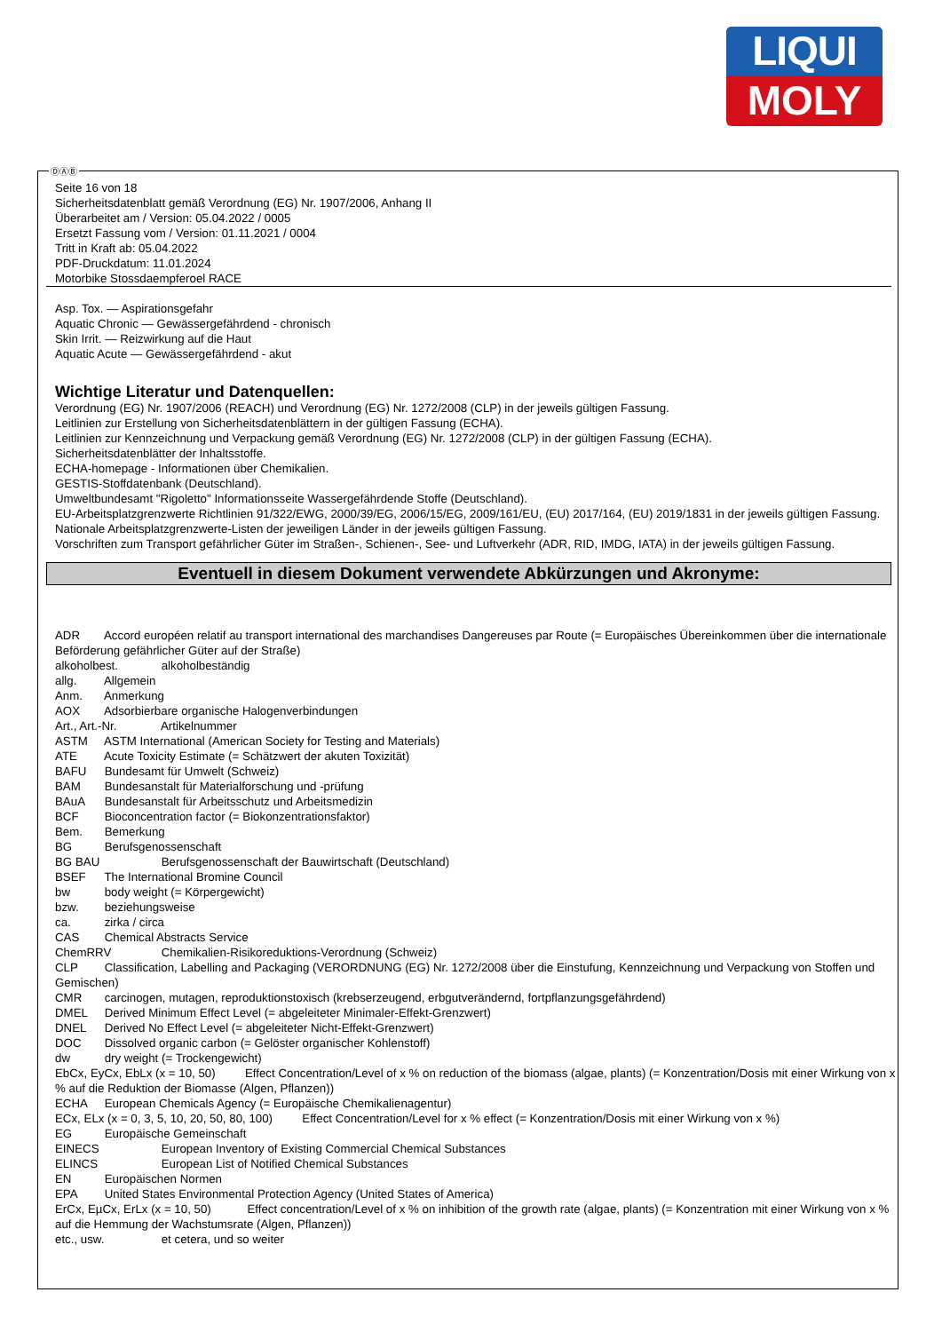LIQUI
MOLY
Seite 16 von 18
Sicherheitsdatenblatt gemäß Verordnung (EG) Nr. 1907/2006, Anhang II
Überarbeitet am / Version: 05.04.2022 / 0005
Ersetzt Fassung vom / Version: 01.11.2021 / 0004
Tritt in Kraft ab: 05.04.2022
PDF-Druckdatum: 11.01.2024
Motorbike Stossdaempferoel RACE
Asp. Tox. — Aspirationsgefahr
Aquatic Chronic — Gewässergefährdend - chronisch
Skin Irrit. — Reizwirkung auf die Haut
Aquatic Acute — Gewässergefährdend - akut
Wichtige Literatur und Datenquellen:
Verordnung (EG) Nr. 1907/2006 (REACH) und Verordnung (EG) Nr. 1272/2008 (CLP) in der jeweils gültigen Fassung.
Leitlinien zur Erstellung von Sicherheitsdatenblättern in der gültigen Fassung (ECHA).
Leitlinien zur Kennzeichnung und Verpackung gemäß Verordnung (EG) Nr. 1272/2008 (CLP) in der gültigen Fassung (ECHA).
Sicherheitsdatenblätter der Inhaltsstoffe.
ECHA-homepage - Informationen über Chemikalien.
GESTIS-Stoffdatenbank (Deutschland).
Umweltbundesamt "Rigoletto" Informationsseite Wassergefährdende Stoffe (Deutschland).
EU-Arbeitsplatzgrenzwerte Richtlinien 91/322/EWG, 2000/39/EG, 2006/15/EG, 2009/161/EU, (EU) 2017/164, (EU) 2019/1831 in der jeweils gültigen Fassung.
Nationale Arbeitsplatzgrenzwerte-Listen der jeweiligen Länder in der jeweils gültigen Fassung.
Vorschriften zum Transport gefährlicher Güter im Straßen-, Schienen-, See- und Luftverkehr (ADR, RID, IMDG, IATA) in der jeweils gültigen Fassung.
Eventuell in diesem Dokument verwendete Abkürzungen und Akronyme:
ADR Accord européen relatif au transport international des marchandises Dangereuses par Route (= Europäisches Übereinkommen über die internationale Beförderung gefährlicher Güter auf der Straße)
alkoholbest. alkoholbeständig
allg. Allgemein
Anm. Anmerkung
AOX Adsorbierbare organische Halogenverbindungen
Art., Art.-Nr. Artikelnummer
ASTM ASTM International (American Society for Testing and Materials)
ATE Acute Toxicity Estimate (= Schätzwert der akuten Toxizität)
BAFU Bundesamt für Umwelt (Schweiz)
BAM Bundesanstalt für Materialforschung und -prüfung
BAuA Bundesanstalt für Arbeitsschutz und Arbeitsmedizin
BCF Bioconcentration factor (= Biokonzentrationsfaktor)
Bem. Bemerkung
BG Berufsgenossenschaft
BG BAU Berufsgenossenschaft der Bauwirtschaft (Deutschland)
BSEF The International Bromine Council
bw body weight (= Körpergewicht)
bzw. beziehungsweise
ca. zirka / circa
CAS Chemical Abstracts Service
ChemRRV Chemikalien-Risikoreduktions-Verordnung (Schweiz)
CLP Classification, Labelling and Packaging (VERORDNUNG (EG) Nr. 1272/2008 über die Einstufung, Kennzeichnung und Verpackung von Stoffen und Gemischen)
CMR carcinogen, mutagen, reproduktionstoxisch (krebserzeugend, erbgutverändernd, fortpflanzungsgefährdend)
DMEL Derived Minimum Effect Level (= abgeleiteter Minimaler-Effekt-Grenzwert)
DNEL Derived No Effect Level (= abgeleiteter Nicht-Effekt-Grenzwert)
DOC Dissolved organic carbon (= Gelöster organischer Kohlenstoff)
dw dry weight (= Trockengewicht)
EbCx, EyCx, EbLx (x = 10, 50) Effect Concentration/Level of x % on reduction of the biomass (algae, plants) (= Konzentration/Dosis mit einer Wirkung von x % auf die Reduktion der Biomasse (Algen, Pflanzen))
ECHA European Chemicals Agency (= Europäische Chemikalienagentur)
ECx, ELx (x = 0, 3, 5, 10, 20, 50, 80, 100) Effect Concentration/Level for x % effect (= Konzentration/Dosis mit einer Wirkung von x %)
EG Europäische Gemeinschaft
EINECS European Inventory of Existing Commercial Chemical Substances
ELINCS European List of Notified Chemical Substances
EN Europäischen Normen
EPA United States Environmental Protection Agency (United States of America)
ErCx, EµCx, ErLx (x = 10, 50) Effect concentration/Level of x % on inhibition of the growth rate (algae, plants) (= Konzentration mit einer Wirkung von x % auf die Hemmung der Wachstumsrate (Algen, Pflanzen))
etc., usw. et cetera, und so weiter
ⒹⒶⒷ